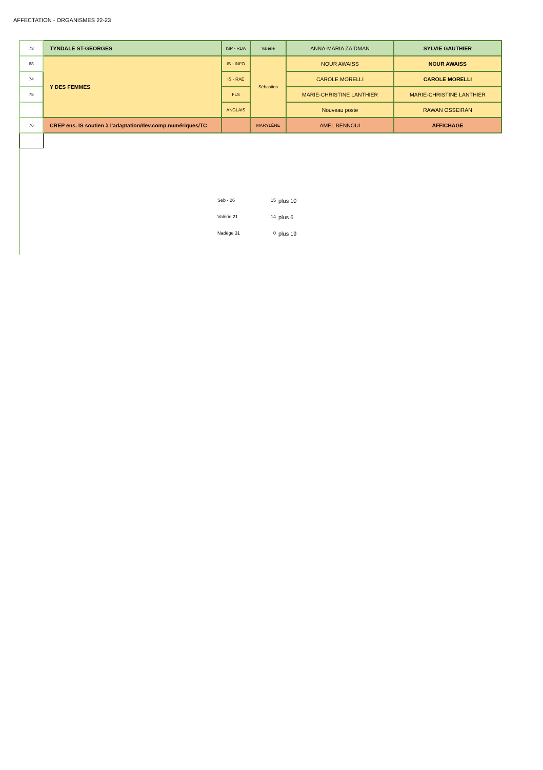AFFECTATION - ORGANISMES 22-23
| 73 | TYNDALE ST-GEORGES | ISP - RDA | Valérie | ANNA-MARIA ZAIDMAN | SYLVIE GAUTHIER |
| 68 | Y DES FEMMES | IS - INFO | Sébastien | NOUR AWAISS | NOUR AWAISS |
| 74 | | IS - RAÉ | | CAROLE MORELLI | CAROLE MORELLI |
| 75 | | FLS | | MARIE-CHRISTINE LANTHIER | MARIE-CHRISTINE LANTHIER |
| | | ANGLAIS | | Nouveau poste | RAWAN OSSEIRAN |
| 76 | CREP ens. IS soutien à l'adaptation/dev.comp.numériques/TC | | MARYLÈNE | AMEL BENNOUI | AFFICHAGE |
Seb - 26 15 plus 10
Valérie 21 14 plus 6
Nadège 31 0 plus 19